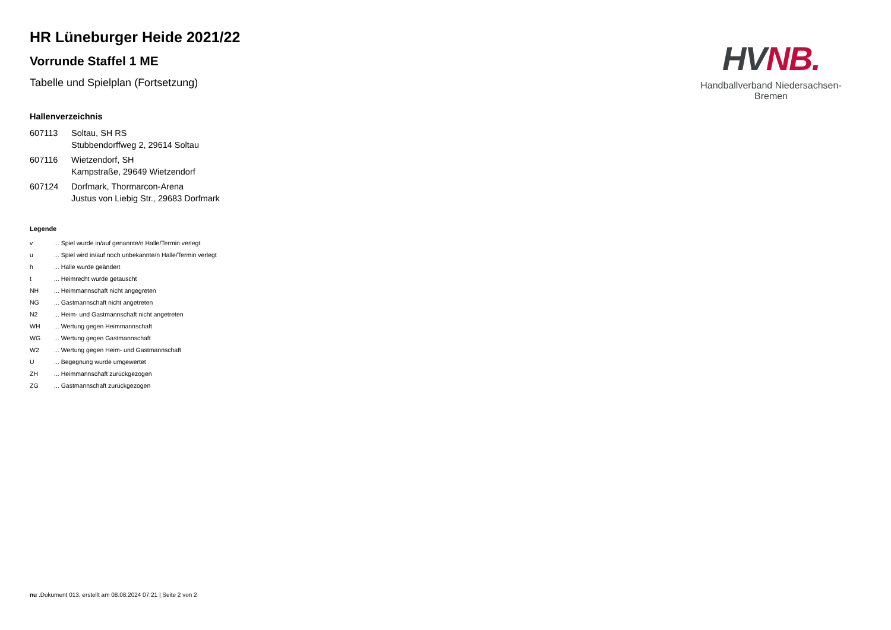HV NB.
Handballverband Niedersachsen-Bremen
HR Lüneburger Heide 2021/22
Vorrunde Staffel 1 ME
Tabelle und Spielplan (Fortsetzung)
Hallenverzeichnis
| 607113 | Soltau, SH RS Stubbendorffweg 2, 29614 Soltau |
| 607116 | Wietzendorf, SH Kampstraße, 29649 Wietzendorf |
| 607124 | Dorfmark, Thormarcon-Arena Justus von Liebig Str., 29683 Dorfmark |
Legende
| v | ... Spiel wurde in/auf genannte/n Halle/Termin verlegt |
| u | ... Spiel wird in/auf noch unbekannte/n Halle/Termin verlegt |
| h | ... Halle wurde geändert |
| t | ... Heimrecht wurde getauscht |
| NH | ... Heimmannschaft nicht angegreten |
| NG | ... Gastmannschaft nicht angetreten |
| N2 | ... Heim- und Gastmannschaft nicht angetreten |
| WH | ... Wertung gegen Heimmannschaft |
| WG | ... Wertung gegen Gastmannschaft |
| W2 | ... Wertung gegen Heim- und Gastmannschaft |
| U | ... Begegnung wurde umgewertet |
| ZH | ... Heimmannschaft zurückgezogen |
| ZG | ... Gastmannschaft zurückgezogen |
nu .Dokument 013, erstellt am 08.08.2024 07:21 | Seite 2 von 2